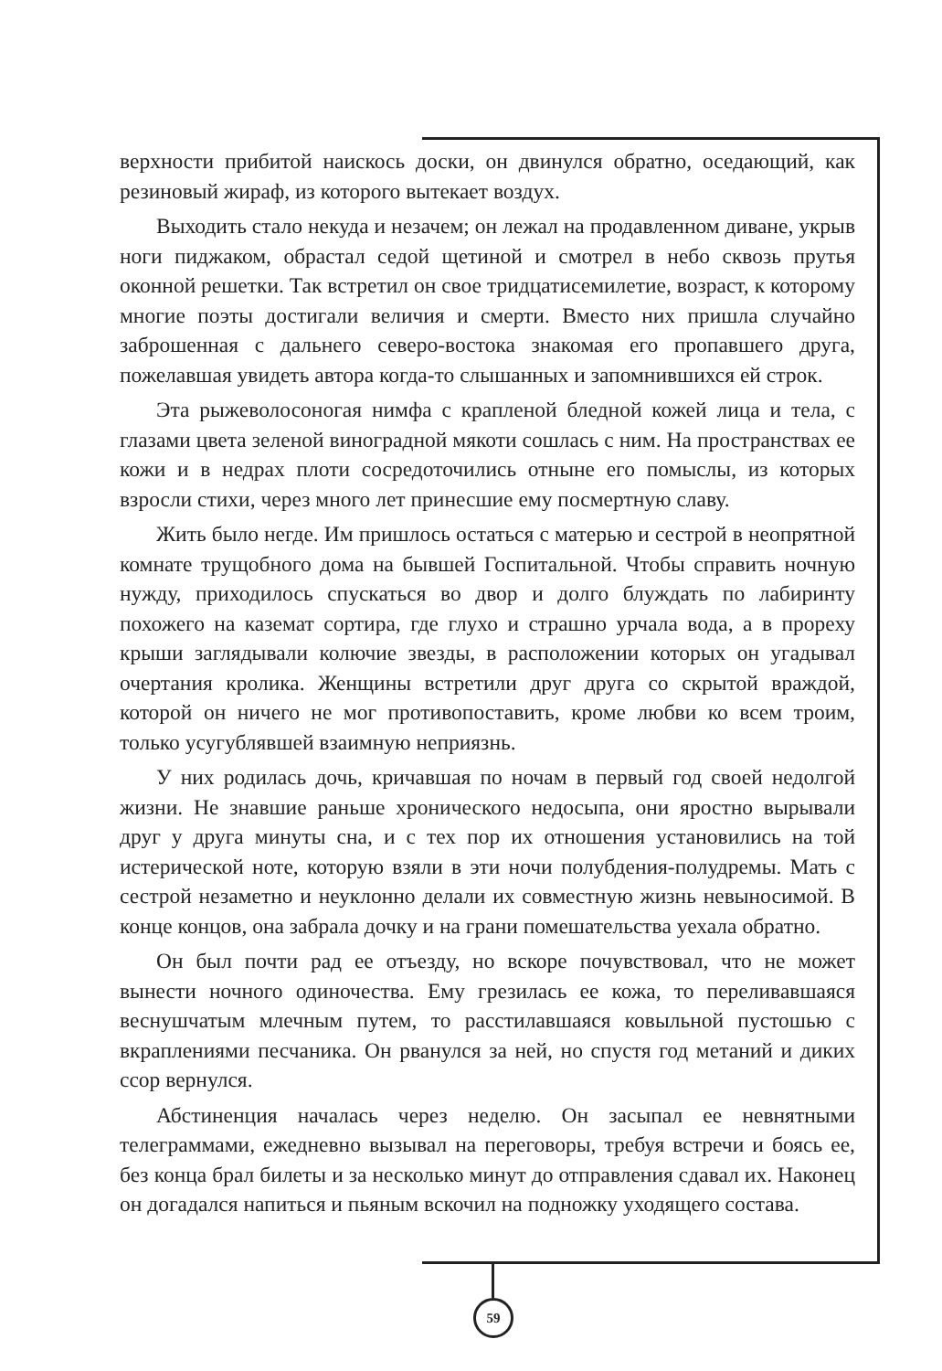верхности прибитой наискось доски, он двинулся обратно, оседающий, как резиновый жираф, из которого вытекает воздух.
Выходить стало некуда и незачем; он лежал на продавленном диване, укрыв ноги пиджаком, обрастал седой щетиной и смотрел в небо сквозь прутья оконной решетки. Так встретил он свое тридцатисемилетие, возраст, к которому многие поэты достигали величия и смерти. Вместо них пришла случайно заброшенная с дальнего северо-востока знакомая его пропавшего друга, пожелавшая увидеть автора когда-то слышанных и запомнившихся ей строк.
Эта рыжеволосоногая нимфа с крапленой бледной кожей лица и тела, с глазами цвета зеленой виноградной мякоти сошлась с ним. На пространствах ее кожи и в недрах плоти сосредоточились отныне его помыслы, из которых взросли стихи, через много лет принесшие ему посмертную славу.
Жить было негде. Им пришлось остаться с матерью и сестрой в неопрятной комнате трущобного дома на бывшей Госпитальной. Чтобы справить ночную нужду, приходилось спускаться во двор и долго блуждать по лабиринту похожего на каземат сортира, где глухо и страшно урчала вода, а в прореху крыши заглядывали колючие звезды, в расположении которых он угадывал очертания кролика. Женщины встретили друг друга со скрытой враждой, которой он ничего не мог противопоставить, кроме любви ко всем троим, только усугублявшей взаимную неприязнь.
У них родилась дочь, кричавшая по ночам в первый год своей недолгой жизни. Не знавшие раньше хронического недосыпа, они яростно вырывали друг у друга минуты сна, и с тех пор их отношения установились на той истерической ноте, которую взяли в эти ночи полубдения-полудремы. Мать с сестрой незаметно и неуклонно делали их совместную жизнь невыносимой. В конце концов, она забрала дочку и на грани помешательства уехала обратно.
Он был почти рад ее отъезду, но вскоре почувствовал, что не может вынести ночного одиночества. Ему грезилась ее кожа, то переливавшаяся веснушчатым млечным путем, то расстилавшаяся ковыльной пустошью с вкраплениями песчаника. Он рванулся за ней, но спустя год метаний и диких ссор вернулся.
Абстиненция началась через неделю. Он засыпал ее невнятными телеграммами, ежедневно вызывал на переговоры, требуя встречи и боясь ее, без конца брал билеты и за несколько минут до отправления сдавал их. Наконец он догадался напиться и пьяным вскочил на подножку уходящего состава.
59